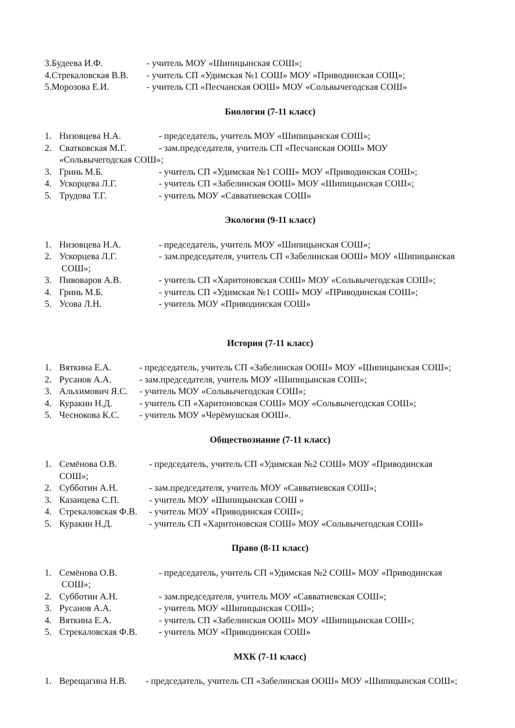3.Будеева И.Ф. - учитель МОУ «Шипицынская СОШ»;
4.Стрекаловская В.В. - учитель СП «Удимская №1 СОШ» МОУ «Приводинская СОЩ»;
5.Морозова Е.И. - учитель СП «Песчанская ООШ» МОУ «Сольвычегодская СОШ»
Биология (7-11 класс)
1. Низовцева Н.А. - председатель, учитель МОУ «Шипицынская СОШ»;
2. Сватковская М.Г. - зам.председателя, учитель СП «Песчанская ООШ» МОУ
«Сольвычегодская СОШ»;
3. Гринь М.Б. - учитель СП «Удимская №1 СОШ» МОУ «Приводинская СОШ»;
4. Ускорцева Л.Г. - учитель СП «Забелинская ООШ» МОУ «Шипицынская СОШ»;
5. Трудова Т.Г. - учитель МОУ «Савватиевская СОШ»
Экология (9-11 класс)
1. Низовцева Н.А. - председатель, учитель МОУ «Шипицынская СОШ»;
2. Ускорцева Л.Г. - зам.председателя, учитель СП «Забелинская ООШ» МОУ «Шипицынская
СОШ»;
3. Пивоваров А.В. - учитель СП «Харитоновская СОШ» МОУ «Сольвычегодская СОШ»;
4. Гринь М.Б. - учитель СП «Удимская №1 СОШ» МОУ «ПРиводинская СОШ»;
5. Усова Л.Н. - учитель МОУ «Приводинская СОШ»
История (7-11 класс)
1. Вяткина Е.А. - председатель, учитель СП «Забелинская ООШ» МОУ «Шипицынская СОШ»;
2. Русанов А.А. - зам.председателя, учитель МОУ «Шипицынская СОШ»;
3. Альхимович Я.С. - учитель МОУ «Сольвычегодская СОШ»;
4. Куракин Н.Д. - учитель СП «Харитоновская СОШ» МОУ «Сольвычегодская СОШ»;
5. Чеснокова К.С. - учитель МОУ «Черёмушская ООШ».
Обществознание (7-11 класс)
1. Семёнова О.В. - председатель, учитель СП «Удимская №2 СОШ» МОУ «Приводинская
СОШ»;
2. Субботин А.Н. - зам.председателя, учитель МОУ «Савватиевская СОШ»;
3. Казанцева С.П. - учитель МОУ «Шипицынская СОШ »
4. Стрекаловская Ф.В. - учитель МОУ «Приводинская СОШ»;
5. Куракин Н.Д. - учитель СП «Харитоновская СОШ» МОУ «Сольвычегодская СОШ»
Право (8-11 класс)
1. Семёнова О.В. - председатель, учитель СП «Удимская №2 СОШ» МОУ «Приводинская
СОШ»;
2. Субботин А.Н. - зам.председателя, учитель МОУ «Савватиевская СОШ»;
3. Русанов А.А. - учитель МОУ «Шипицынская СОШ»;
4. Вяткина Е.А. - учитель СП «Забелинская ООШ» МОУ «Шипицынская СОШ»;
5. Стрекаловская Ф.В. - учитель МОУ «Приводинская СОШ»
МХК (7-11 класс)
1. Верещагина Н.В. - председатель, учитель СП «Забелинская ООШ» МОУ «Шипицынская СОШ»;